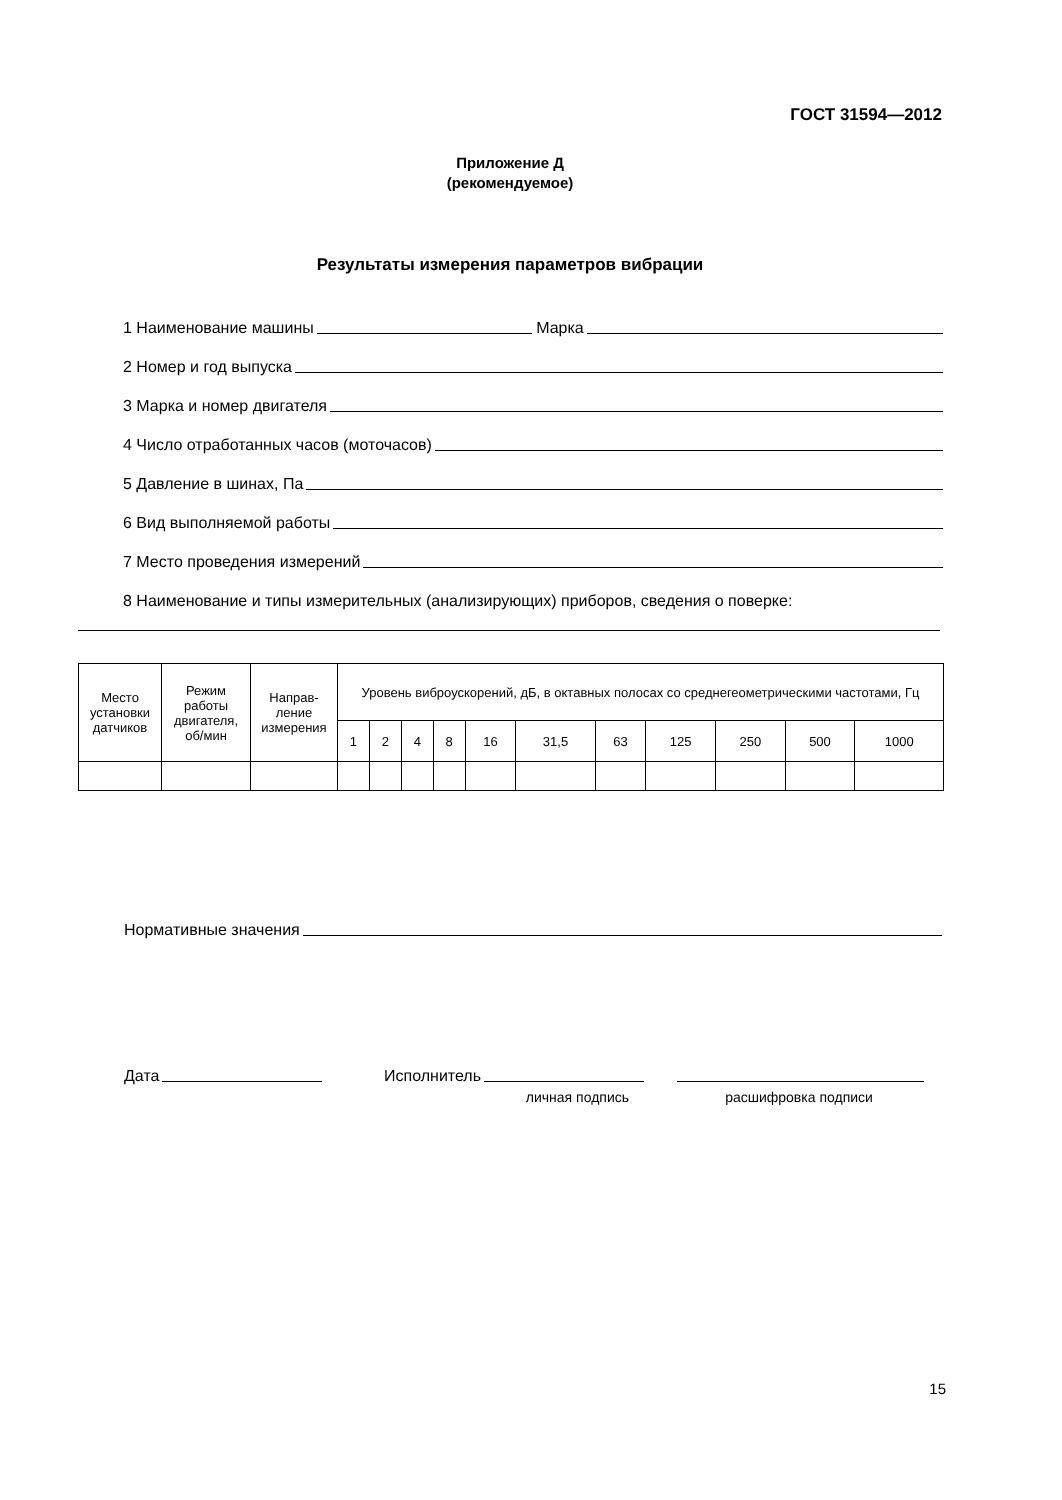ГОСТ 31594—2012
Приложение Д
(рекомендуемое)
Результаты измерения параметров вибрации
1 Наименование машины
Марка
2 Номер и год выпуска
3 Марка и номер двигателя
4 Число отработанных часов (моточасов)
5 Давление в шинах, Па
6 Вид выполняемой работы
7 Место проведения измерений
8 Наименование и типы измерительных (анализирующих) приборов, сведения о поверке:
| Место установки датчиков | Режим работы двигателя, об/мин | Направ- ление измерения | Уровень виброускорений, дБ, в октавных полосах со среднегеометрическими частотами, Гц | | | | | | | | | | |
| --- | --- | --- | --- | --- | --- | --- | --- | --- | --- | --- | --- | --- | --- |
| | | | 1 | 2 | 4 | 8 | 16 | 31,5 | 63 | 125 | 250 | 500 | 1000 |
Нормативные значения
Дата Исполнитель
личная подпись
расшифровка подписи
15